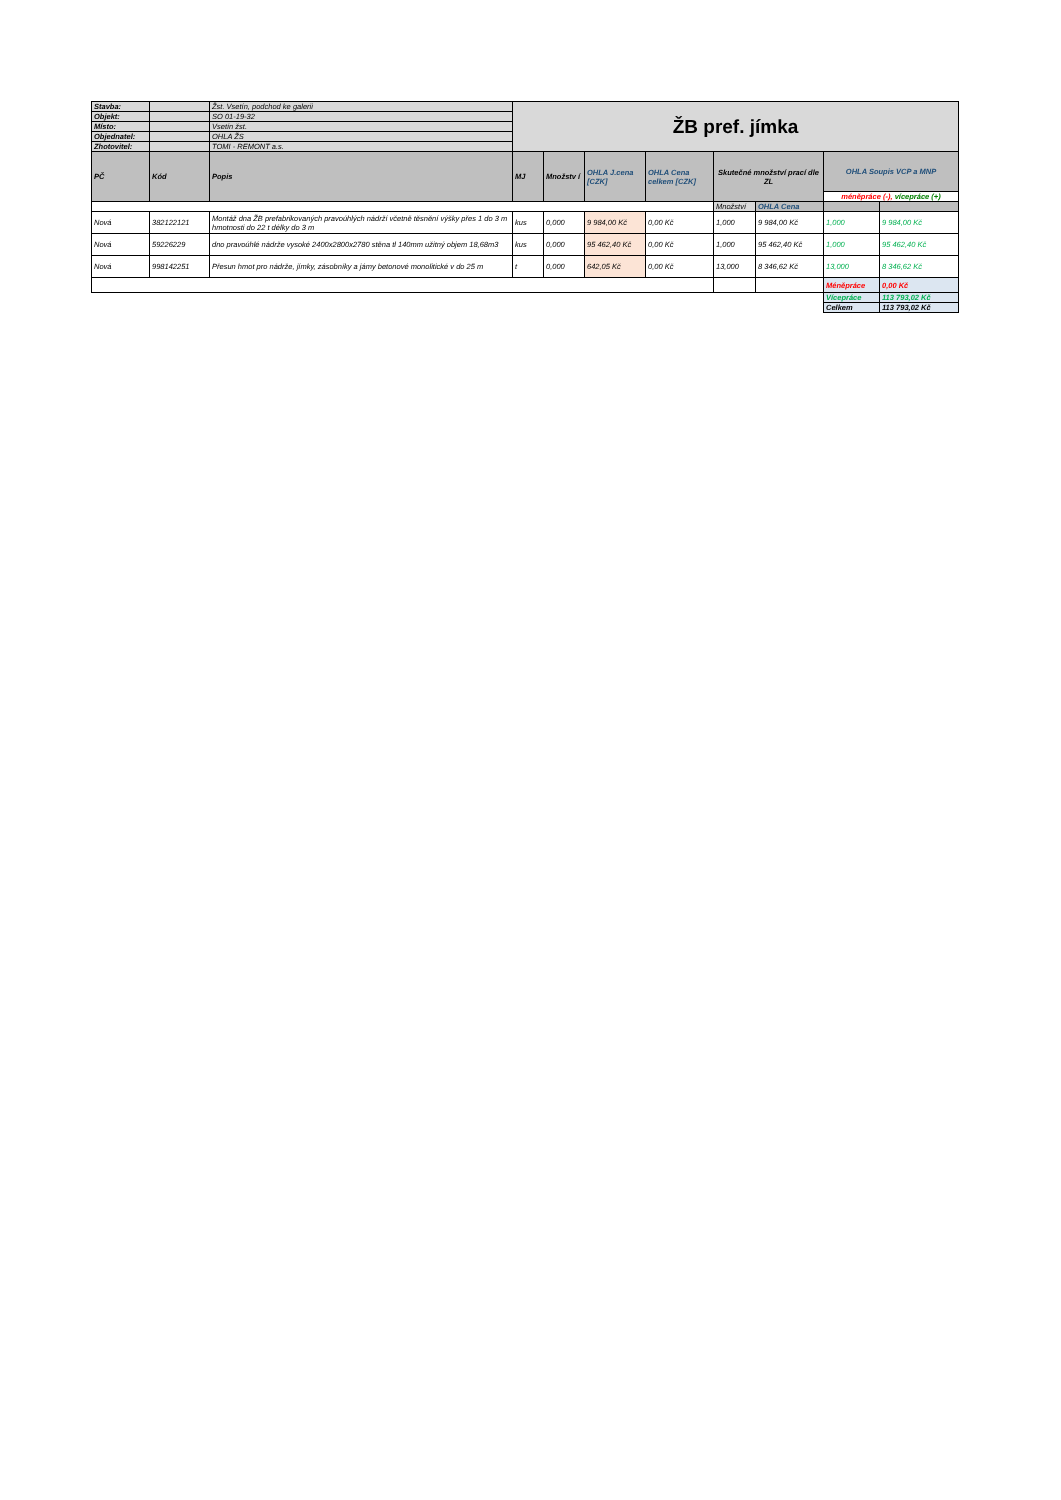| Stavba: | | Žst. Vsetín, podchod ke galerii | ŽB pref. jímka | | | | | | | |
| Objekt: | | SO 01-19-32 | | | | | | | | |
| Místo: | | Vsetín žst. | | | | | | | | |
| Objednatel: | | OHLA ŽS | | | | | | | | |
| Zhotovitel: | | TOMI - REMONT a.s. | | | | | | | | |
| PČ | Kód | Popis | MJ | Množstv í | OHLA J.cena [CZK] | OHLA Cena celkem [CZK] | Skutečné množství prací dle ZL | | OHLA Soupis VCP a MNP | |
| | | | | | | | | | méněpráce (-), vícepráce (+) | |
| | | | | | | | Množství | OHLA Cena | | |
| Nová | 382122121 | Montáž dna ŽB prefabrikovaných pravoúhlých nádrží včetně těsnění výšky přes 1 do 3 m hmotnosti do 22 t délky do 3 m | kus | 0,000 | 9 984,00 Kč | 0,00 Kč | 1,000 | 9 984,00 Kč | 1,000 | 9 984,00 Kč |
| Nová | 59226229 | dno pravoúhlé nádrže vysoké 2400x2800x2780 stěna tl 140mm užitný objem 18,68m3 | kus | 0,000 | 95 462,40 Kč | 0,00 Kč | 1,000 | 95 462,40 Kč | 1,000 | 95 462,40 Kč |
| Nová | 998142251 | Přesun hmot pro nádrže, jímky, zásobníky a jámy betonové monolitické v do 25 m | t | 0,000 | 642,05 Kč | 0,00 Kč | 13,000 | 8 346,62 Kč | 13,000 | 8 346,62 Kč |
| | | | | | | | | | Méněpráce | 0,00 Kč |
| | | | | | | | | | Vícepráce | 113 793,02 Kč |
| | | | | | | | | | Celkem | 113 793,02 Kč |